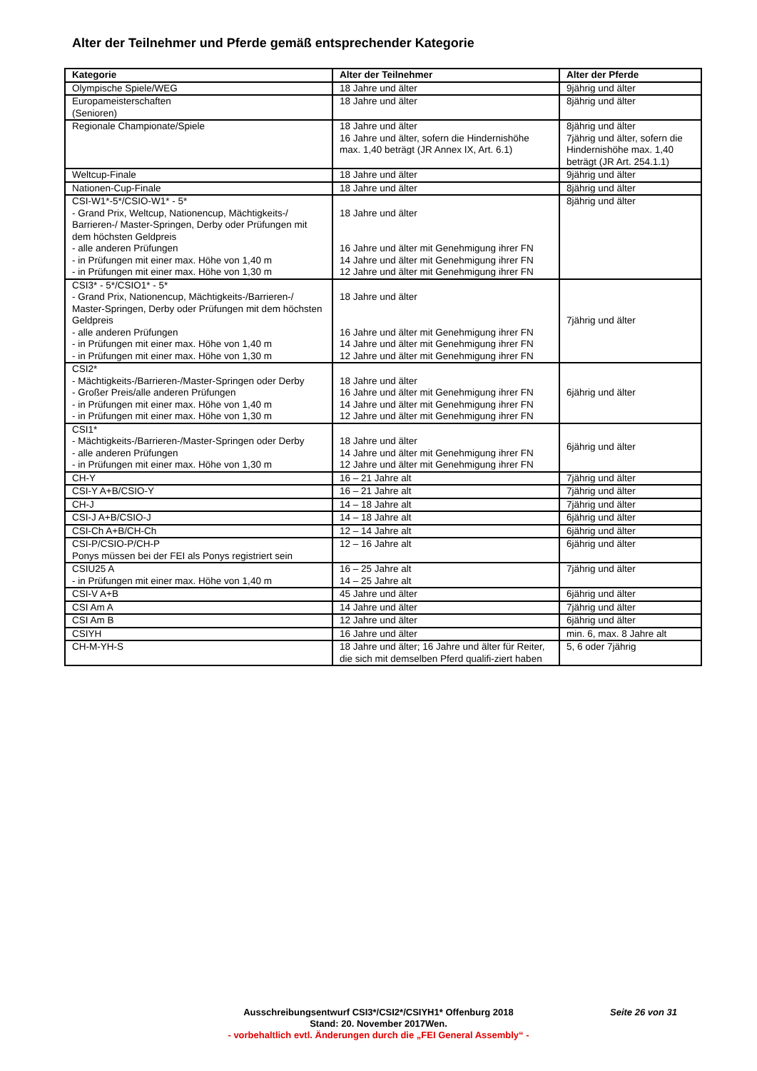Alter der Teilnehmer und Pferde gemäß entsprechender Kategorie
| Kategorie | Alter der Teilnehmer | Alter der Pferde |
| --- | --- | --- |
| Olympische Spiele/WEG | 18 Jahre und älter | 9jährig und älter |
| Europameisterschaften (Senioren) | 18 Jahre und älter | 8jährig und älter |
| Regionale Championate/Spiele | 18 Jahre und älter 16 Jahre und älter, sofern die Hindernishöhe max. 1,40 beträgt (JR Annex IX, Art. 6.1) | 8jährig und älter 7jährig und älter, sofern die Hindernishöhe max. 1,40 beträgt (JR Art. 254.1.1) |
| Weltcup-Finale | 18 Jahre und älter | 9jährig und älter |
| Nationen-Cup-Finale | 18 Jahre und älter | 8jährig und älter |
| CSI-W1*-5*/CSIO-W1* - 5* - Grand Prix, Weltcup, Nationencup, Mächtigkeits-/ Barrieren-/ Master-Springen, Derby oder Prüfungen mit dem höchsten Geldpreis - alle anderen Prüfungen - in Prüfungen mit einer max. Höhe von 1,40 m - in Prüfungen mit einer max. Höhe von 1,30 m | 18 Jahre und älter 16 Jahre und älter mit Genehmigung ihrer FN 14 Jahre und älter mit Genehmigung ihrer FN 12 Jahre und älter mit Genehmigung ihrer FN | 8jährig und älter |
| CSI3* - 5*/CSIO1* - 5* - Grand Prix, Nationencup, Mächtigkeits-/Barrieren-/ Master-Springen, Derby oder Prüfungen mit dem höchsten Geldpreis - alle anderen Prüfungen - in Prüfungen mit einer max. Höhe von 1,40 m - in Prüfungen mit einer max. Höhe von 1,30 m | 18 Jahre und älter 16 Jahre und älter mit Genehmigung ihrer FN 14 Jahre und älter mit Genehmigung ihrer FN 12 Jahre und älter mit Genehmigung ihrer FN | 7jährig und älter |
| CSI2* - Mächtigkeits-/Barrieren-/Master-Springen oder Derby - Großer Preis/alle anderen Prüfungen - in Prüfungen mit einer max. Höhe von 1,40 m - in Prüfungen mit einer max. Höhe von 1,30 m | 18 Jahre und älter 16 Jahre und älter mit Genehmigung ihrer FN 14 Jahre und älter mit Genehmigung ihrer FN 12 Jahre und älter mit Genehmigung ihrer FN | 6jährig und älter |
| CSI1* - Mächtigkeits-/Barrieren-/Master-Springen oder Derby - alle anderen Prüfungen - in Prüfungen mit einer max. Höhe von 1,30 m | 18 Jahre und älter 14 Jahre und älter mit Genehmigung ihrer FN 12 Jahre und älter mit Genehmigung ihrer FN | 6jährig und älter |
| CH-Y | 16 – 21 Jahre alt | 7jährig und älter |
| CSI-Y A+B/CSIO-Y | 16 – 21 Jahre alt | 7jährig und älter |
| CH-J | 14 – 18 Jahre alt | 7jährig und älter |
| CSI-J A+B/CSIO-J | 14 – 18 Jahre alt | 6jährig und älter |
| CSI-Ch A+B/CH-Ch | 12 – 14 Jahre alt | 6jährig und älter |
| CSI-P/CSIO-P/CH-P Ponys müssen bei der FEI als Ponys registriert sein | 12 – 16 Jahre alt | 6jährig und älter |
| CSIU25 A - in Prüfungen mit einer max. Höhe von 1,40 m | 16 – 25 Jahre alt 14 – 25 Jahre alt | 7jährig und älter |
| CSI-V A+B | 45 Jahre und älter | 6jährig und älter |
| CSI Am A | 14 Jahre und älter | 7jährig und älter |
| CSI Am B | 12 Jahre und älter | 6jährig und älter |
| CSIYH | 16 Jahre und älter | min. 6, max. 8 Jahre alt |
| CH-M-YH-S | 18 Jahre und älter; 16 Jahre und älter für Reiter, die sich mit demselben Pferd qualifi-ziert haben | 5, 6 oder 7jährig |
Ausschreibungsentwurf CSI3*/CSI2*/CSIYH1* Offenburg 2018
Stand: 20. November 2017Wen.
- vorbehaltlich evtl. Änderungen durch die „FEI General Assembly“ -
Seite 26 von 31